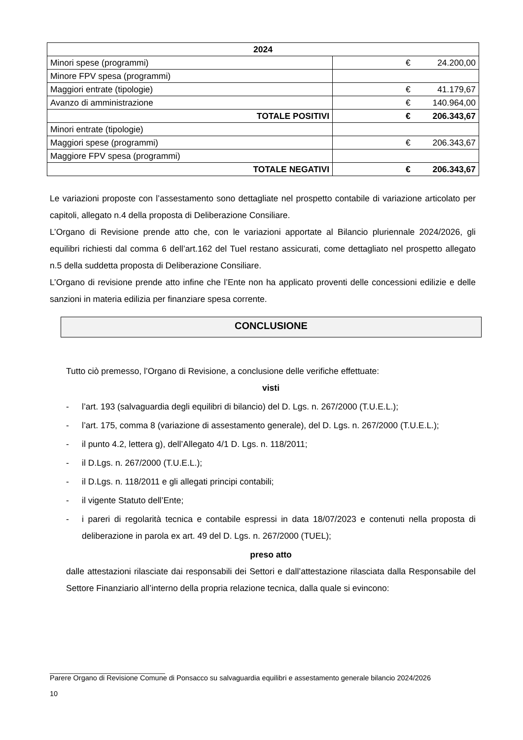| 2024 | | |
| --- | --- | --- |
| Minori spese (programmi) | € | 24.200,00 |
| Minore FPV spesa (programmi) | | |
| Maggiori entrate (tipologie) | € | 41.179,67 |
| Avanzo di amministrazione | € | 140.964,00 |
| TOTALE POSITIVI | € | 206.343,67 |
| Minori entrate (tipologie) | | |
| Maggiori spese (programmi) | € | 206.343,67 |
| Maggiore FPV spesa (programmi) | | |
| TOTALE NEGATIVI | € | 206.343,67 |
Le variazioni proposte con l’assestamento sono dettagliate nel prospetto contabile di variazione articolato per capitoli, allegato n.4 della proposta di Deliberazione Consiliare.
L’Organo di Revisione prende atto che, con le variazioni apportate al Bilancio pluriennale 2024/2026, gli equilibri richiesti dal comma 6 dell’art.162 del Tuel restano assicurati, come dettagliato nel prospetto allegato n.5 della suddetta proposta di Deliberazione Consiliare.
L’Organo di revisione prende atto infine che l’Ente non ha applicato proventi delle concessioni edilizie e delle sanzioni in materia edilizia per finanziare spesa corrente.
CONCLUSIONE
Tutto ciò premesso, l’Organo di Revisione, a conclusione delle verifiche effettuate:
visti
- l’art. 193 (salvaguardia degli equilibri di bilancio) del D. Lgs. n. 267/2000 (T.U.E.L.);
- l’art. 175, comma 8 (variazione di assestamento generale), del D. Lgs. n. 267/2000 (T.U.E.L.);
- il punto 4.2, lettera g), dell’Allegato 4/1 D. Lgs. n. 118/2011;
- il D.Lgs. n. 267/2000 (T.U.E.L.);
- il D.Lgs. n. 118/2011 e gli allegati principi contabili;
- il vigente Statuto dell’Ente;
- i pareri di regolarità tecnica e contabile espressi in data 18/07/2023 e contenuti nella proposta di deliberazione in parola ex art. 49 del D. Lgs. n. 267/2000 (TUEL);
preso atto
dalle attestazioni rilasciate dai responsabili dei Settori e dall’attestazione rilasciata dalla Responsabile del Settore Finanziario all’interno della propria relazione tecnica, dalla quale si evincono:
_____________________________
Parere Organo di Revisione Comune di Ponsacco su salvaguardia equilibri e assestamento generale bilancio 2024/2026
10